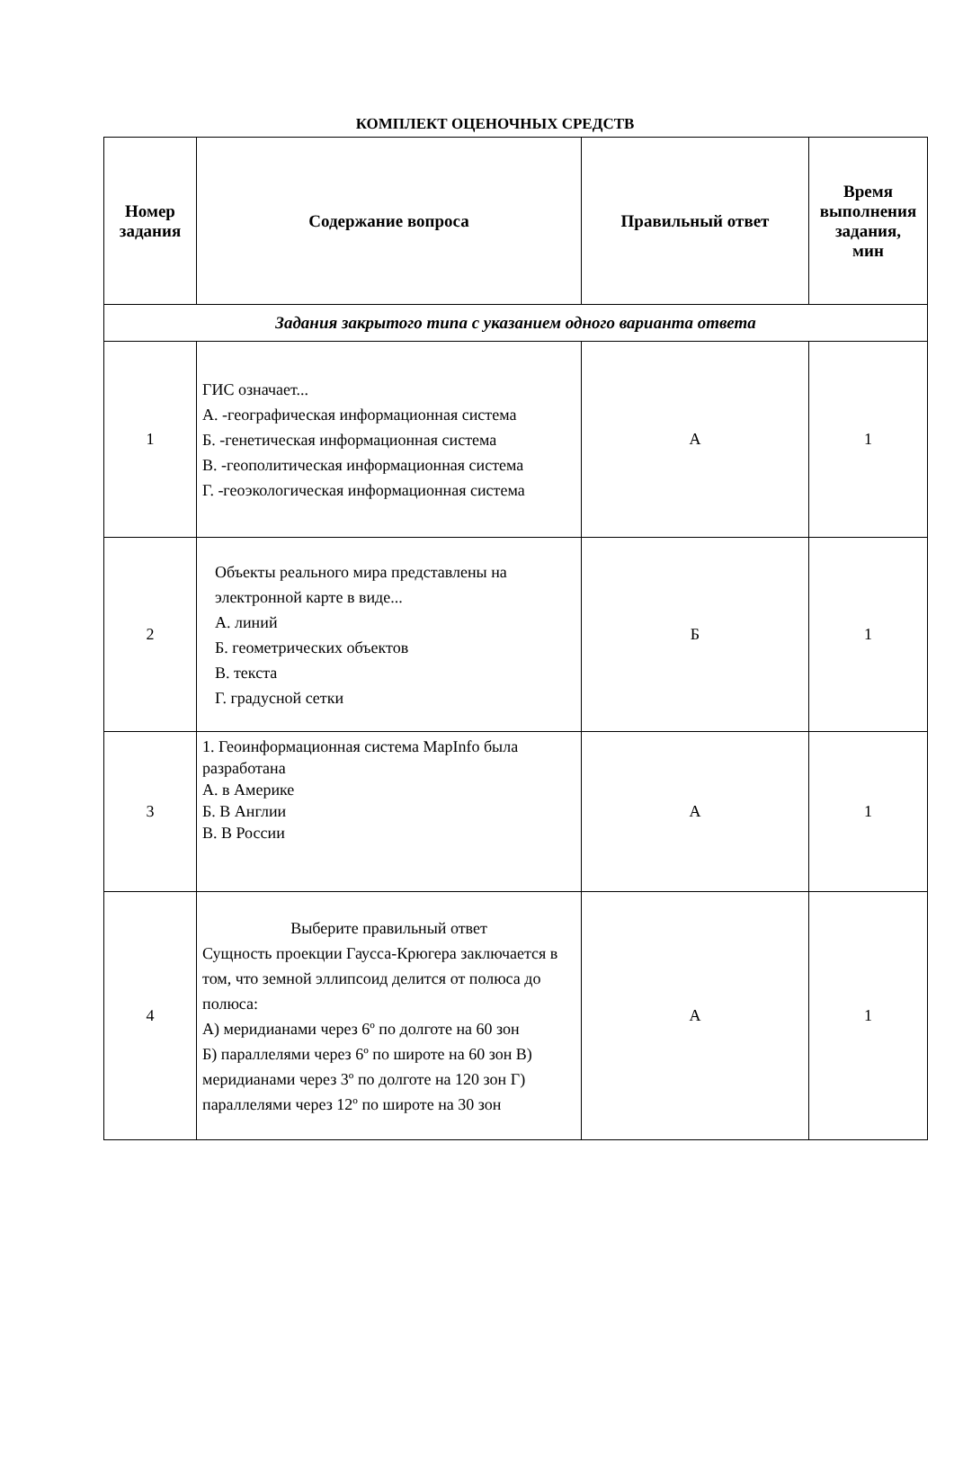КОМПЛЕКТ ОЦЕНОЧНЫХ СРЕДСТВ
| Номер задания | Содержание вопроса | Правильный ответ | Время выполнения задания, мин |
| --- | --- | --- | --- |
| Задания закрытого типа с указанием одного варианта ответа | | | |
| 1 | ГИС означает... А. -географическая информационная система Б. -генетическая информационная система В. -геополитическая информационная система Г. -геоэкологическая информационная система | А | 1 |
| 2 | Объекты реального мира представлены на электронной карте в виде... А. линий Б. геометрических объектов В. текста Г. градусной сетки | Б | 1 |
| 3 | 1. Геоинформационная система MapInfo была разработана А. в Америке Б. В Англии В. В России | А | 1 |
| 4 | Выберите правильный ответ Сущность проекции Гаусса-Крюгера заключается в том, что земной эллипсоид делится от полюса до полюса: А) меридианами через 6º по долготе на 60 зон Б) параллелями через 6º по широте на 60 зон В) меридианами через 3º по долготе на 120 зон Г) параллелями через 12º по широте на 30 зон | А | 1 |